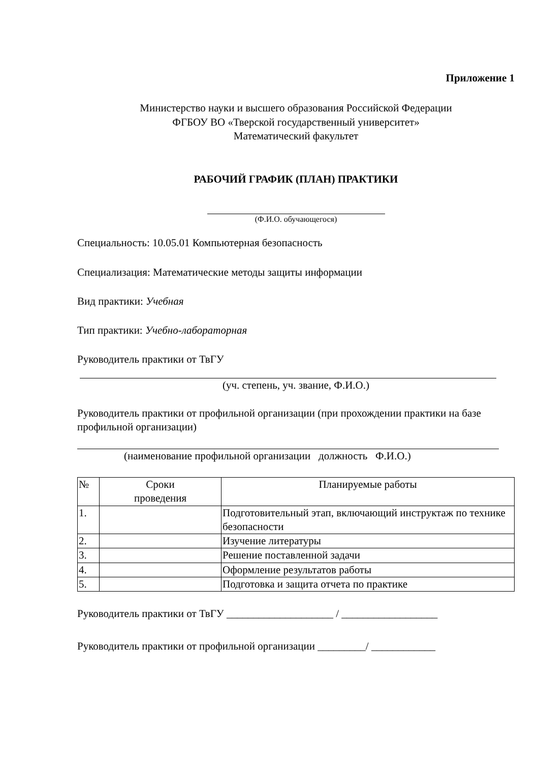Приложение 1
Министерство науки и высшего образования Российской Федерации
ФГБОУ ВО «Тверской государственный университет»
Математический факультет
РАБОЧИЙ ГРАФИК (ПЛАН) ПРАКТИКИ
(Ф.И.О. обучающегося)
Специальность: 10.05.01 Компьютерная безопасность
Специализация: Математические методы защиты информации
Вид практики: Учебная
Тип практики: Учебно-лабораторная
Руководитель практики от ТвГУ
(уч. степень, уч. звание, Ф.И.О.)
Руководитель практики от профильной организации (при прохождении практики на базе профильной организации)
(наименование профильной организации должность Ф.И.О.)
| № | Сроки проведения | Планируемые работы |
| --- | --- | --- |
| 1. | | Подготовительный этап, включающий инструктаж по технике безопасности |
| 2. | | Изучение литературы |
| 3. | | Решение поставленной задачи |
| 4. | | Оформление результатов работы |
| 5. | | Подготовка и защита отчета по практике |
Руководитель практики от ТвГУ ____________________ / __________________
Руководитель практики от профильной организации _________/ ____________